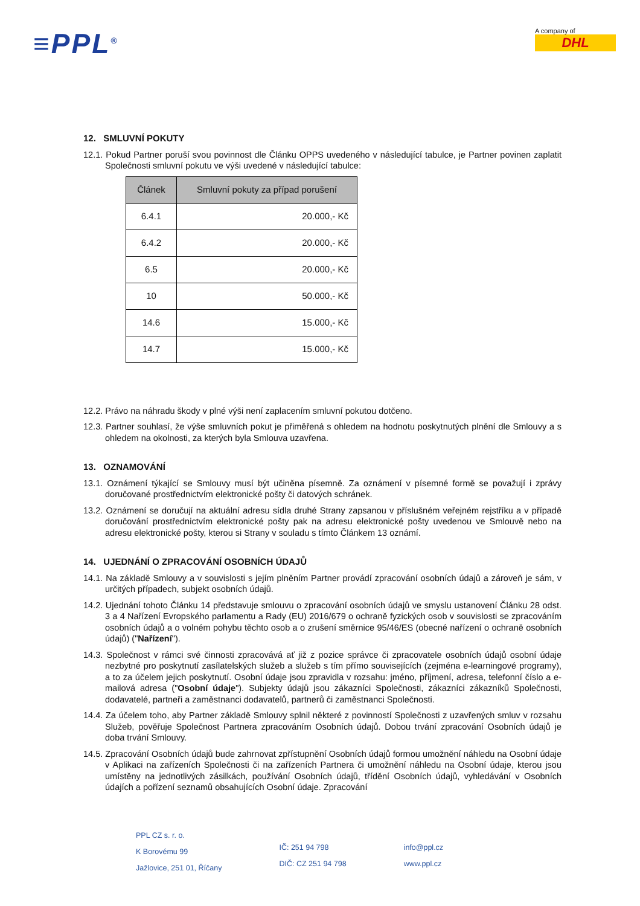≡PPL<sup>®</sup>
A company of
DHL
12. SMLUVNÍ POKUTY
12.1. Pokud Partner poruší svou povinnost dle Článku OPPS uvedeného v následující tabulce, je Partner povinen zaplatit Společnosti smluvní pokutu ve výši uvedené v následující tabulce:
| Článek | Smluvní pokuty za případ porušení |
| --- | --- |
| 6.4.1 | 20.000,- Kč |
| 6.4.2 | 20.000,- Kč |
| 6.5 | 20.000,- Kč |
| 10 | 50.000,- Kč |
| 14.6 | 15.000,- Kč |
| 14.7 | 15.000,- Kč |
12.2. Právo na náhradu škody v plné výši není zaplacením smluvní pokutou dotčeno.
12.3. Partner souhlasí, že výše smluvních pokut je přiměřená s ohledem na hodnotu poskytnutých plnění dle Smlouvy a s ohledem na okolnosti, za kterých byla Smlouva uzavřena.
13. OZNAMOVÁNÍ
13.1. Oznámení týkající se Smlouvy musí být učiněna písemně. Za oznámení v písemné formě se považují i zprávy doručované prostřednictvím elektronické pošty či datových schránek.
13.2. Oznámení se doručují na aktuální adresu sídla druhé Strany zapsanou v příslušném veřejném rejstříku a v případě doručování prostřednictvím elektronické pošty pak na adresu elektronické pošty uvedenou ve Smlouvě nebo na adresu elektronické pošty, kterou si Strany v souladu s tímto Článkem 13 oznámí.
14. UJEDNÁNÍ O ZPRACOVÁNÍ OSOBNÍCH ÚDAJŮ
14.1. Na základě Smlouvy a v souvislosti s jejím plněním Partner provádí zpracování osobních údajů a zároveň je sám, v určitých případech, subjekt osobních údajů.
14.2. Ujednání tohoto Článku 14 představuje smlouvu o zpracování osobních údajů ve smyslu ustanovení Článku 28 odst. 3 a 4 Nařízení Evropského parlamentu a Rady (EU) 2016/679 o ochraně fyzických osob v souvislosti se zpracováním osobních údajů a o volném pohybu těchto osob a o zrušení směrnice 95/46/ES (obecné nařízení o ochraně osobních údajů) ("Nařízení").
14.3. Společnost v rámci své činnosti zpracovává ať již z pozice správce či zpracovatele osobních údajů osobní údaje nezbytné pro poskytnutí zasílatelských služeb a služeb s tím přímo souvisejících (zejména e-learningové programy), a to za účelem jejich poskytnutí. Osobní údaje jsou zpravidla v rozsahu: jméno, příjmení, adresa, telefonní číslo a e-mailová adresa ("Osobní údaje"). Subjekty údajů jsou zákazníci Společnosti, zákazníci zákazníků Společnosti, dodavatelé, partneři a zaměstnanci dodavatelů, partnerů či zaměstnanci Společnosti.
14.4. Za účelem toho, aby Partner základě Smlouvy splnil některé z povinností Společnosti z uzavřených smluv v rozsahu Služeb, pověřuje Společnost Partnera zpracováním Osobních údajů. Dobou trvání zpracování Osobních údajů je doba trvání Smlouvy.
14.5. Zpracování Osobních údajů bude zahrnovat zpřístupnění Osobních údajů formou umožnění náhledu na Osobní údaje v Aplikaci na zařízeních Společnosti či na zařízeních Partnera či umožnění náhledu na Osobní údaje, kterou jsou umístěny na jednotlivých zásilkách, používání Osobních údajů, třídění Osobních údajů, vyhledávání v Osobních údajích a pořízení seznamů obsahujících Osobní údaje. Zpracování
PPL CZ s. r. o.
K Borovému 99
Jažlovice, 251 01, Říčany
IČ: 251 94 798
DIČ: CZ 251 94 798
info@ppl.cz
www.ppl.cz